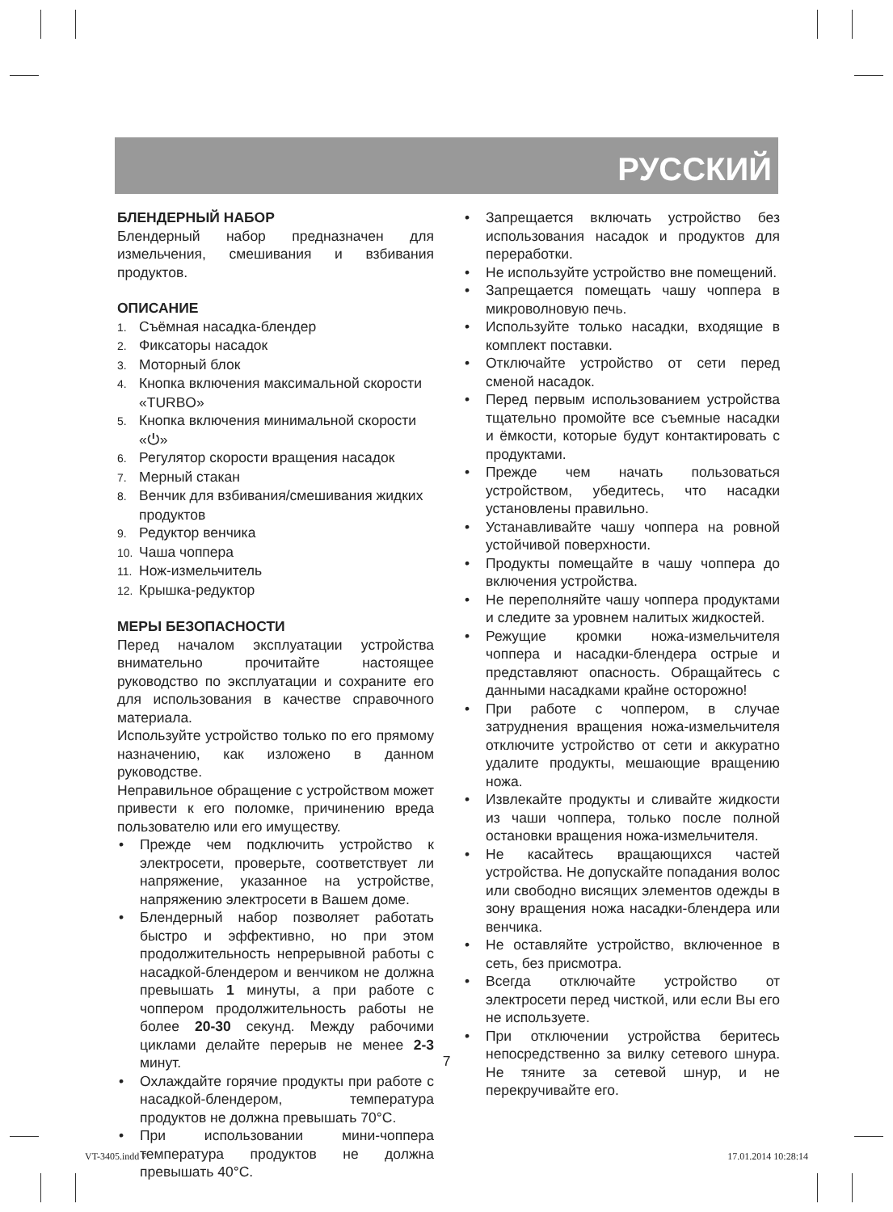РУССКИЙ
БЛЕНДЕРНЫЙ НАБОР
Блендерный набор предназначен для измельчения, смешивания и взбивания продуктов.
ОПИСАНИЕ
1. Съёмная насадка-блендер
2. Фиксаторы насадок
3. Моторный блок
4. Кнопка включения максимальной скорости «TURBO»
5. Кнопка включения минимальной скорости «⏻»
6. Регулятор скорости вращения насадок
7. Мерный стакан
8. Венчик для взбивания/смешивания жидких продуктов
9. Редуктор венчика
10. Чаша чоппера
11. Нож-измельчитель
12. Крышка-редуктор
МЕРЫ БЕЗОПАСНОСТИ
Перед началом эксплуатации устройства внимательно прочитайте настоящее руководство по эксплуатации и сохраните его для использования в качестве справочного материала.
Используйте устройство только по его прямому назначению, как изложено в данном руководстве.
Неправильное обращение с устройством может привести к его поломке, причинению вреда пользователю или его имуществу.
• Прежде чем подключить устройство к электросети, проверьте, соответствует ли напряжение, указанное на устройстве, напряжению электросети в Вашем доме.
• Блендерный набор позволяет работать быстро и эффективно, но при этом продолжительность непрерывной работы с насадкой-блендером и венчиком не должна превышать 1 минуты, а при работе с чоппером продолжительность работы не более 20-30 секунд. Между рабочими циклами делайте перерыв не менее 2-3 минут.
• Охлаждайте горячие продукты при работе с насадкой-блендером, температура продуктов не должна превышать 70°С.
• При использовании мини-чоппера температура продуктов не должна превышать 40°С.
• Запрещается включать устройство без использования насадок и продуктов для переработки.
• Не используйте устройство вне помещений.
• Запрещается помещать чашу чоппера в микроволновую печь.
• Используйте только насадки, входящие в комплект поставки.
• Отключайте устройство от сети перед сменой насадок.
• Перед первым использованием устройства тщательно промойте все съемные насадки и ёмкости, которые будут контактировать с продуктами.
• Прежде чем начать пользоваться устройством, убедитесь, что насадки установлены правильно.
• Устанавливайте чашу чоппера на ровной устойчивой поверхности.
• Продукты помещайте в чашу чоппера до включения устройства.
• Не переполняйте чашу чоппера продуктами и следите за уровнем налитых жидкостей.
• Режущие кромки ножа-измельчителя чоппера и насадки-блендера острые и представляют опасность. Обращайтесь с данными насадками крайне осторожно!
• При работе с чоппером, в случае затруднения вращения ножа-измельчителя отключите устройство от сети и аккуратно удалите продукты, мешающие вращению ножа.
• Извлекайте продукты и сливайте жидкости из чаши чоппера, только после полной остановки вращения ножа-измельчителя.
• Не касайтесь вращающихся частей устройства. Не допускайте попадания волос или свободно висящих элементов одежды в зону вращения ножа насадки-блендера или венчика.
• Не оставляйте устройство, включенное в сеть, без присмотра.
• Всегда отключайте устройство от электросети перед чисткой, или если Вы его не используете.
• При отключении устройства беритесь непосредственно за вилку сетевого шнура. Не тяните за сетевой шнур, и не перекручивайте его.
7
VT-3405.indd 7 17.01.2014 10:28:14